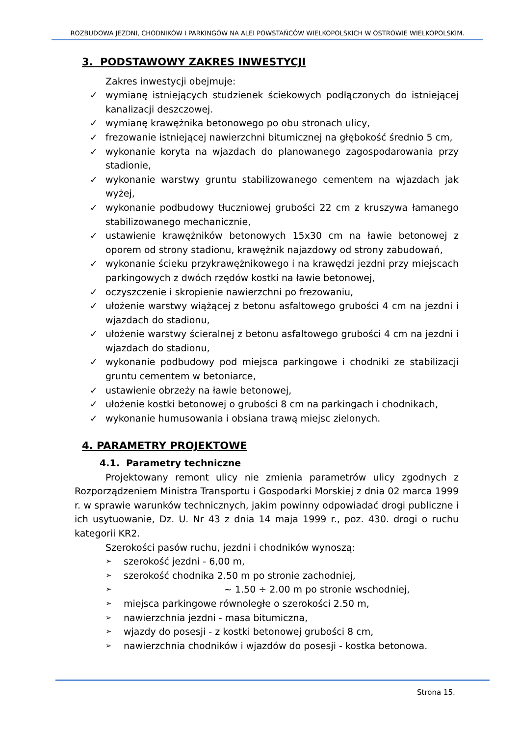ROZBUDOWA JEZDNI, CHODNIKÓW I PARKINGÓW NA ALEI POWSTAŃCÓW WIELKOPOLSKICH W OSTROWIE WIELKOPOLSKIM.
3. PODSTAWOWY ZAKRES INWESTYCJI
Zakres inwestycji obejmuje:
✓ wymianę istniejących studzienek ściekowych podłączonych do istniejącej kanalizacji deszczowej.
✓ wymianę krawężnika betonowego po obu stronach ulicy,
✓ frezowanie istniejącej nawierzchni bitumicznej na głębokość średnio 5 cm,
✓ wykonanie koryta na wjazdach do planowanego zagospodarowania przy stadionie,
✓ wykonanie warstwy gruntu stabilizowanego cementem na wjazdach jak wyżej,
✓ wykonanie podbudowy tłuczniowej grubości 22 cm z kruszywa łamanego stabilizowanego mechanicznie,
✓ ustawienie krawężników betonowych 15x30 cm na ławie betonowej z oporem od strony stadionu, krawężnik najazdowy od strony zabudowań,
✓ wykonanie ścieku przykrawężnikowego i na krawędzi jezdni przy miejscach parkingowych z dwóch rzędów kostki na ławie betonowej,
✓ oczyszczenie i skropienie nawierzchni po frezowaniu,
✓ ułożenie warstwy wiążącej z betonu asfaltowego grubości 4 cm na jezdni i wjazdach do stadionu,
✓ ułożenie warstwy ścieralnej z betonu asfaltowego grubości 4 cm na jezdni i wjazdach do stadionu,
✓ wykonanie podbudowy pod miejsca parkingowe i chodniki ze stabilizacji gruntu cementem w betoniarce,
✓ ustawienie obrzeży na ławie betonowej,
✓ ułożenie kostki betonowej o grubości 8 cm na parkingach i chodnikach,
✓ wykonanie humusowania i obsiana trawą miejsc zielonych.
4. PARAMETRY PROJEKTOWE
4.1. Parametry techniczne
Projektowany remont ulicy nie zmienia parametrów ulicy zgodnych z Rozporządzeniem Ministra Transportu i Gospodarki Morskiej z dnia 02 marca 1999 r. w sprawie warunków technicznych, jakim powinny odpowiadać drogi publiczne i ich usytuowanie, Dz. U. Nr 43 z dnia 14 maja 1999 r., poz. 430. drogi o ruchu kategorii KR2.
Szerokości pasów ruchu, jezdni i chodników wynoszą:
➢ szerokość jezdni - 6,00 m,
➢ szerokość chodnika 2.50 m po stronie zachodniej,
➢ ~ 1.50 ÷ 2.00 m po stronie wschodniej,
➢ miejsca parkingowe równoległe o szerokości 2.50 m,
➢ nawierzchnia jezdni - masa bitumiczna,
➢ wjazdy do posesji - z kostki betonowej grubości 8 cm,
➢ nawierzchnia chodników i wjazdów do posesji - kostka betonowa.
Strona 15.